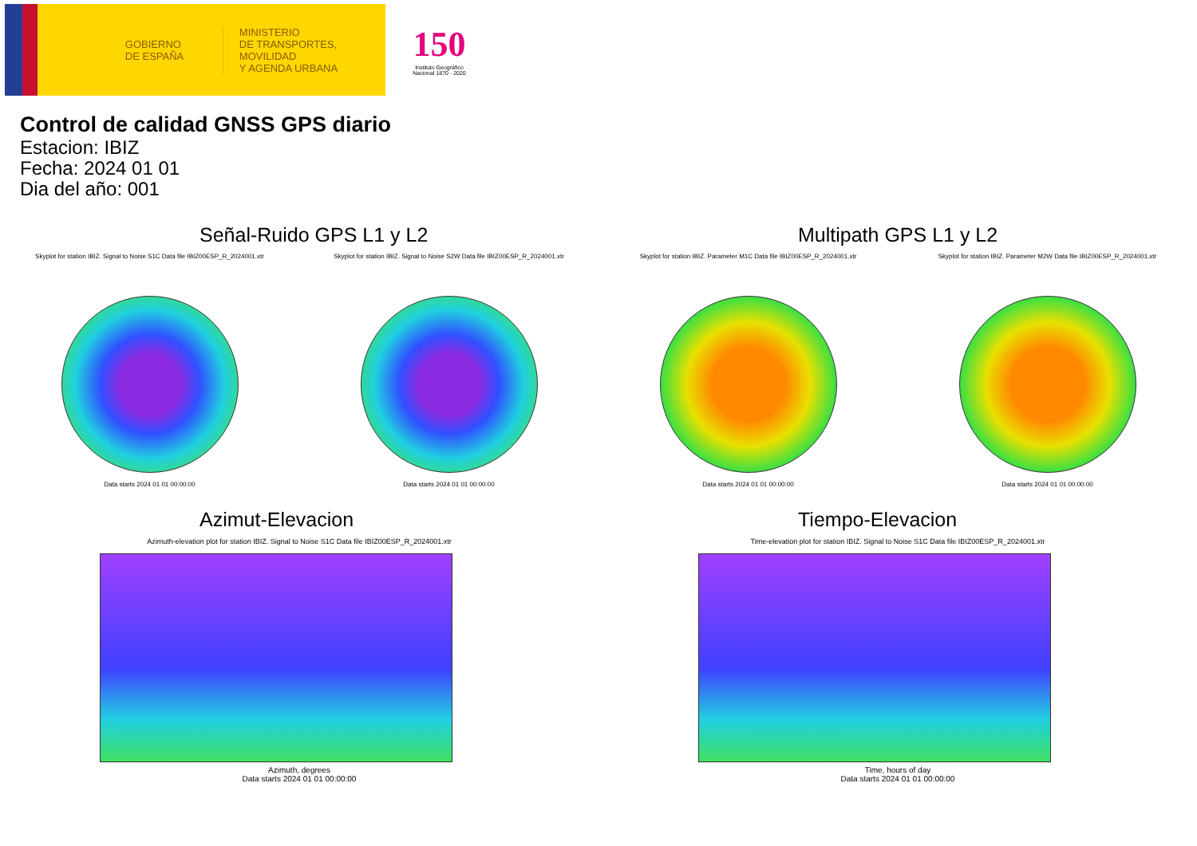GOBIERNO
DE ESPAÑA
MINISTERIO
DE TRANSPORTES, MOVILIDAD
Y AGENDA URBANA
150
Instituto Geográfico Nacional 1870 · 2020
Control de calidad GNSS GPS diario
Estacion: IBIZ
Fecha: 2024 01 01
Dia del año: 001
Señal-Ruido GPS L1 y L2
Skyplot for station IBIZ. Signal to Noise S1C Data file IBIZ00ESP_R_2024001.xtr
Data starts 2024 01 01 00:00:00
Skyplot for station IBIZ. Signal to Noise S2W Data file IBIZ00ESP_R_2024001.xtr
Data starts 2024 01 01 00:00:00
Multipath GPS L1 y L2
Skyplot for station IBIZ. Parameter M1C Data file IBIZ00ESP_R_2024001.xtr
Data starts 2024 01 01 00:00:00
Skyplot for station IBIZ. Parameter M2W Data file IBIZ00ESP_R_2024001.xtr
Data starts 2024 01 01 00:00:00
Azimut-Elevacion
Azimuth-elevation plot for station IBIZ. Signal to Noise S1C Data file IBIZ00ESP_R_2024001.xtr
Azimuth, degrees
Data starts 2024 01 01 00:00:00
Tiempo-Elevacion
Time-elevation plot for station IBIZ. Signal to Noise S1C Data file IBIZ00ESP_R_2024001.xtr
Time, hours of day
Data starts 2024 01 01 00:00:00